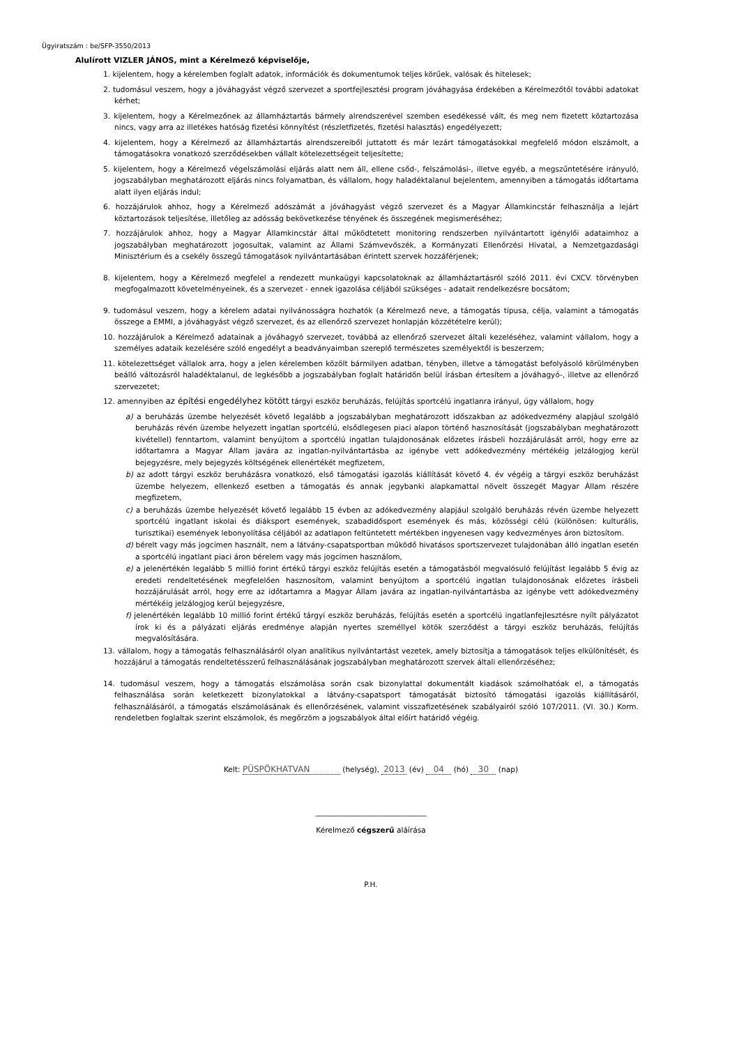Ügyiratszám : be/SFP-3550/2013
Alulírott VIZLER JÁNOS, mint a Kérelmező képviselője,
1. kijelentem, hogy a kérelemben foglalt adatok, információk és dokumentumok teljes körűek, valósak és hitelesek;
2. tudomásul veszem, hogy a jóváhagyást végző szervezet a sportfejlesztési program jóváhagyása érdekében a Kérelmezőtől további adatokat kérhet;
3. kijelentem, hogy a Kérelmezőnek az államháztartás bármely alrendszerével szemben esedékessé vált, és meg nem fizetett köztartozása nincs, vagy arra az illetékes hatóság fizetési könnyítést (részletfizetés, fizetési halasztás) engedélyezett;
4. kijelentem, hogy a Kérelmező az államháztartás alrendszereiből juttatott és már lezárt támogatásokkal megfelelő módon elszámolt, a támogatásokra vonatkozó szerződésekben vállalt kötelezettségeit teljesítette;
5. kijelentem, hogy a Kérelmező végelszámolási eljárás alatt nem áll, ellene csőd-, felszámolási-, illetve egyéb, a megszűntetésére irányuló, jogszabályban meghatározott eljárás nincs folyamatban, és vállalom, hogy haladéktalanul bejelentem, amennyiben a támogatás időtartama alatt ilyen eljárás indul;
6. hozzájárulok ahhoz, hogy a Kérelmező adószámát a jóváhagyást végző szervezet és a Magyar Államkincstár felhasználja a lejárt köztartozások teljesítése, illetőleg az adósság bekövetkezése tényének és összegének megismeréséhez;
7. hozzájárulok ahhoz, hogy a Magyar Államkincstár által működtetett monitoring rendszerben nyilvántartott igénylői adataimhoz a jogszabályban meghatározott jogosultak, valamint az Állami Számvevőszék, a Kormányzati Ellenőrzési Hivatal, a Nemzetgazdasági Minisztérium és a csekély összegű támogatások nyilvántartásában érintett szervek hozzáférjenek;
8. kijelentem, hogy a Kérelmező megfelel a rendezett munkaügyi kapcsolatoknak az államháztartásról szóló 2011. évi CXCV. törvényben megfogalmazott követelményeinek, és a szervezet - ennek igazolása céljából szükséges - adatait rendelkezésre bocsátom;
9. tudomásul veszem, hogy a kérelem adatai nyilvánosságra hozhatók (a Kérelmező neve, a támogatás típusa, célja, valamint a támogatás összege a EMMI, a jóváhagyást végző szervezet, és az ellenőrző szervezet honlapján közzétételre kerül);
10. hozzájárulok a Kérelmező adatainak a jóváhagyó szervezet, továbbá az ellenőrző szervezet általi kezeléséhez, valamint vállalom, hogy a személyes adataik kezelésére szóló engedélyt a beadványaimban szereplő természetes személyektől is beszerzem;
11. kötelezettséget vállalok arra, hogy a jelen kérelemben közölt bármilyen adatban, tényben, illetve a támogatást befolyásoló körülményben beálló változásról haladéktalanul, de legkésőbb a jogszabályban foglalt határidőn belül írásban értesítem a jóváhagyó-, illetve az ellenőrző szervezetet;
12. amennyiben az építési engedélyhez kötött tárgyi eszköz beruházás, felújítás sportcélú ingatlanra irányul, úgy vállalom, hogy
a) a beruházás üzembe helyezését követő legalább a jogszabályban meghatározott időszakban az adókedvezmény alapjául szolgáló beruházás révén üzembe helyezett ingatlan sportcélú, elsődlegesen piaci alapon történő hasznosítását (jogszabályban meghatározott kivétellel) fenntartom, valamint benyújtom a sportcélú ingatlan tulajdonosának előzetes írásbeli hozzájárulását arról, hogy erre az időtartamra a Magyar Állam javára az ingatlan-nyilvántartásba az igénybe vett adókedvezmény mértékéig jelzálogjog kerül bejegyzésre, mely bejegyzés költségének ellenértékét megfizetem,
b) az adott tárgyi eszköz beruházásra vonatkozó, első támogatási igazolás kiállítását követő 4. év végéig a tárgyi eszköz beruházást üzembe helyezem, ellenkező esetben a támogatás és annak jegybanki alapkamattal növelt összegét Magyar Állam részére megfizetem,
c) a beruházás üzembe helyezését követő legalább 15 évben az adókedvezmény alapjául szolgáló beruházás révén üzembe helyezett sportcélú ingatlant iskolai és diáksport események, szabadidősport események és más, közösségi célú (különösen: kulturális, turisztikai) események lebonyolítása céljából az adatlapon feltüntetett mértékben ingyenesen vagy kedvezményes áron biztosítom.
d) bérelt vagy más jogcímen használt, nem a látvány-csapatsportban működő hivatásos sportszervezet tulajdonában álló ingatlan esetén a sportcélú ingatlant piaci áron bérelem vagy más jogcímen használom,
e) a jelenértékén legalább 5 millió forint értékű tárgyi eszköz felújítás esetén a támogatásból megvalósuló felújítást legalább 5 évig az eredeti rendeltetésének megfelelően hasznosítom, valamint benyújtom a sportcélú ingatlan tulajdonosának előzetes írásbeli hozzájárulását arról, hogy erre az időtartamra a Magyar Állam javára az ingatlan-nyilvántartásba az igénybe vett adókedvezmény mértékéig jelzálogjog kerül bejegyzésre,
f) jelenértékén legalább 10 millió forint értékű tárgyi eszköz beruházás, felújítás esetén a sportcélú ingatlanfejlesztésre nyílt pályázatot írok ki és a pályázati eljárás eredménye alapján nyertes személlyel kötök szerződést a tárgyi eszköz beruházás, felújítás megvalósítására.
13. vállalom, hogy a támogatás felhasználásáról olyan analitikus nyilvántartást vezetek, amely biztosítja a támogatások teljes elkülönítését, és hozzájárul a támogatás rendeltetésszerű felhasználásának jogszabályban meghatározott szervek általi ellenőrzéséhez;
14. tudomásul veszem, hogy a támogatás elszámolása során csak bizonylattal dokumentált kiadások számolhatóak el, a támogatás felhasználása során keletkezett bizonylatokkal a látvány-csapatsport támogatását biztosító támogatási igazolás kiállításáról, felhasználásáról, a támogatás elszámolásának és ellenőrzésének, valamint visszafizetésének szabályairól szóló 107/2011. (VI. 30.) Korm. rendeletben foglaltak szerint elszámolok, és megőrzöm a jogszabályok által előírt határidő végéig.
Kelt: PÜSPÖKHATVAN (helység), 2013 (év) 04 (hó) 30 (nap)
______________________________
Kérelmező cégszerű aláírása
P.H.